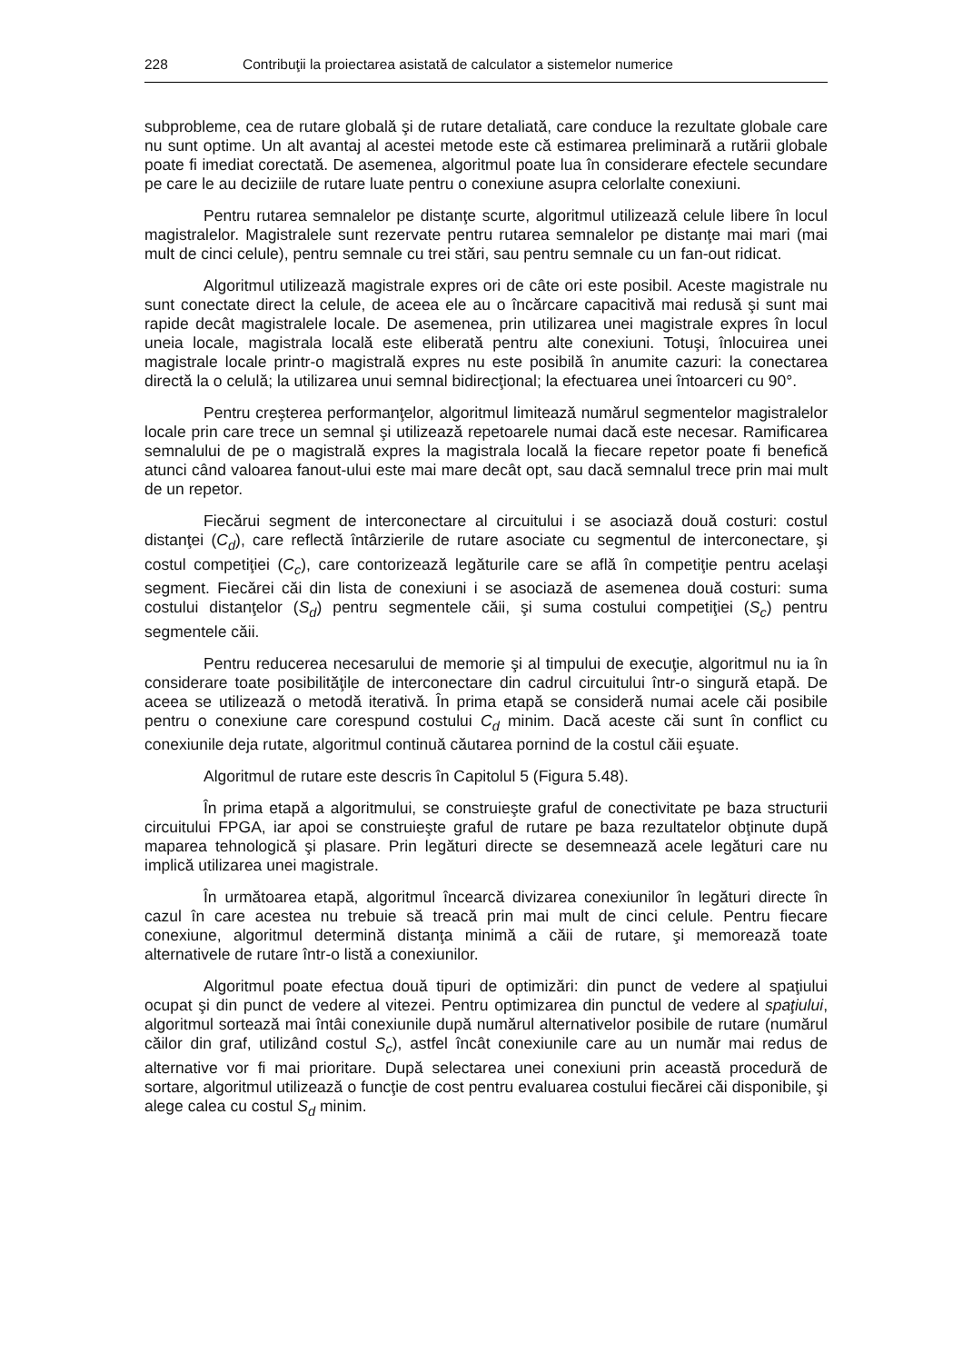228 Contribuţii la proiectarea asistată de calculator a sistemelor numerice
subprobleme, cea de rutare globală şi de rutare detaliată, care conduce la rezultate globale care nu sunt optime. Un alt avantaj al acestei metode este că estimarea preliminară a rutării globale poate fi imediat corectată. De asemenea, algoritmul poate lua în considerare efectele secundare pe care le au deciziile de rutare luate pentru o conexiune asupra celorlalte conexiuni.
Pentru rutarea semnalelor pe distanţe scurte, algoritmul utilizează celule libere în locul magistralelor. Magistralele sunt rezervate pentru rutarea semnalelor pe distanţe mai mari (mai mult de cinci celule), pentru semnale cu trei stări, sau pentru semnale cu un fan-out ridicat.
Algoritmul utilizează magistrale expres ori de câte ori este posibil. Aceste magistrale nu sunt conectate direct la celule, de aceea ele au o încărcare capacitivă mai redusă şi sunt mai rapide decât magistralele locale. De asemenea, prin utilizarea unei magistrale expres în locul uneia locale, magistrala locală este eliberată pentru alte conexiuni. Totuşi, înlocuirea unei magistrale locale printr-o magistrală expres nu este posibilă în anumite cazuri: la conectarea directă la o celulă; la utilizarea unui semnal bidirecţional; la efectuarea unei întoarceri cu 90°.
Pentru creşterea performanţelor, algoritmul limitează numărul segmentelor magistralelor locale prin care trece un semnal şi utilizează repetoarele numai dacă este necesar. Ramificarea semnalului de pe o magistrală expres la magistrala locală la fiecare repetor poate fi benefică atunci când valoarea fanout-ului este mai mare decât opt, sau dacă semnalul trece prin mai mult de un repetor.
Fiecărui segment de interconectare al circuitului i se asociază două costuri: costul distanţei (C<sub>d</sub>), care reflectă întârzierile de rutare asociate cu segmentul de interconectare, şi costul competiţiei (C<sub>c</sub>), care contorizează legăturile care se află în competiţie pentru acelaşi segment. Fiecărei căi din lista de conexiuni i se asociază de asemenea două costuri: suma costului distanţelor (S<sub>d</sub>) pentru segmentele căii, şi suma costului competiţiei (S<sub>c</sub>) pentru segmentele căii.
Pentru reducerea necesarului de memorie şi al timpului de execuţie, algoritmul nu ia în considerare toate posibilităţile de interconectare din cadrul circuitului într-o singură etapă. De aceea se utilizează o metodă iterativă. În prima etapă se consideră numai acele căi posibile pentru o conexiune care corespund costului C<sub>d</sub> minim. Dacă aceste căi sunt în conflict cu conexiunile deja rutate, algoritmul continuă căutarea pornind de la costul căii eşuate.
Algoritmul de rutare este descris în Capitolul 5 (Figura 5.48).
În prima etapă a algoritmului, se construieşte graful de conectivitate pe baza structurii circuitului FPGA, iar apoi se construieşte graful de rutare pe baza rezultatelor obţinute după maparea tehnologică şi plasare. Prin legături directe se desemnează acele legături care nu implică utilizarea unei magistrale.
În următoarea etapă, algoritmul încearcă divizarea conexiunilor în legături directe în cazul în care acestea nu trebuie să treacă prin mai mult de cinci celule. Pentru fiecare conexiune, algoritmul determină distanţa minimă a căii de rutare, şi memorează toate alternativele de rutare într-o listă a conexiunilor.
Algoritmul poate efectua două tipuri de optimizări: din punct de vedere al spaţiului ocupat şi din punct de vedere al vitezei. Pentru optimizarea din punctul de vedere al spaţiului, algoritmul sortează mai întâi conexiunile după numărul alternativelor posibile de rutare (numărul căilor din graf, utilizând costul S<sub>c</sub>), astfel încât conexiunile care au un număr mai redus de alternative vor fi mai prioritare. După selectarea unei conexiuni prin această procedură de sortare, algoritmul utilizează o funcţie de cost pentru evaluarea costului fiecărei căi disponibile, şi alege calea cu costul S<sub>d</sub> minim.